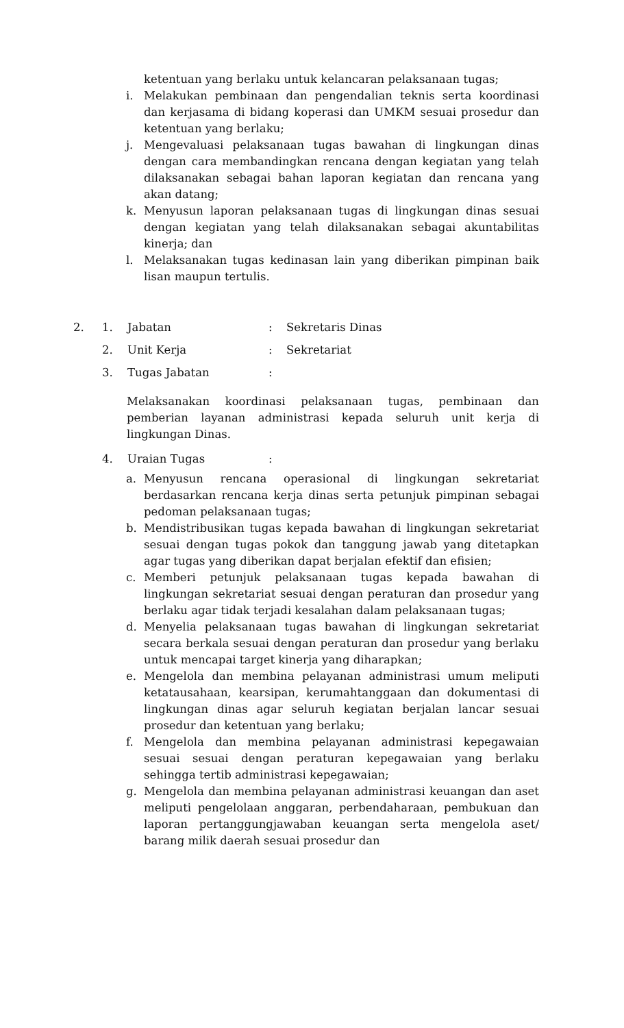ketentuan yang berlaku untuk kelancaran pelaksanaan tugas;
i. Melakukan pembinaan dan pengendalian teknis serta koordinasi dan kerjasama di bidang koperasi dan UMKM sesuai prosedur dan ketentuan yang berlaku;
j. Mengevaluasi pelaksanaan tugas bawahan di lingkungan dinas dengan cara membandingkan rencana dengan kegiatan yang telah dilaksanakan sebagai bahan laporan kegiatan dan rencana yang akan datang;
k. Menyusun laporan pelaksanaan tugas di lingkungan dinas sesuai dengan kegiatan yang telah dilaksanakan sebagai akuntabilitas kinerja; dan
l. Melaksanakan tugas kedinasan lain yang diberikan pimpinan baik lisan maupun tertulis.
2. 1. Jabatan : Sekretaris Dinas
2. Unit Kerja : Sekretariat
3. Tugas Jabatan :
Melaksanakan koordinasi pelaksanaan tugas, pembinaan dan pemberian layanan administrasi kepada seluruh unit kerja di lingkungan Dinas.
4. Uraian Tugas :
a. Menyusun rencana operasional di lingkungan sekretariat berdasarkan rencana kerja dinas serta petunjuk pimpinan sebagai pedoman pelaksanaan tugas;
b. Mendistribusikan tugas kepada bawahan di lingkungan sekretariat sesuai dengan tugas pokok dan tanggung jawab yang ditetapkan agar tugas yang diberikan dapat berjalan efektif dan efisien;
c. Memberi petunjuk pelaksanaan tugas kepada bawahan di lingkungan sekretariat sesuai dengan peraturan dan prosedur yang berlaku agar tidak terjadi kesalahan dalam pelaksanaan tugas;
d. Menyelia pelaksanaan tugas bawahan di lingkungan sekretariat secara berkala sesuai dengan peraturan dan prosedur yang berlaku untuk mencapai target kinerja yang diharapkan;
e. Mengelola dan membina pelayanan administrasi umum meliputi ketatausahaan, kearsipan, kerumahtanggaan dan dokumentasi di lingkungan dinas agar seluruh kegiatan berjalan lancar sesuai prosedur dan ketentuan yang berlaku;
f. Mengelola dan membina pelayanan administrasi kepegawaian sesuai sesuai dengan peraturan kepegawaian yang berlaku sehingga tertib administrasi kepegawaian;
g. Mengelola dan membina pelayanan administrasi keuangan dan aset meliputi pengelolaan anggaran, perbendaharaan, pembukuan dan laporan pertanggungjawaban keuangan serta mengelola aset/ barang milik daerah sesuai prosedur dan